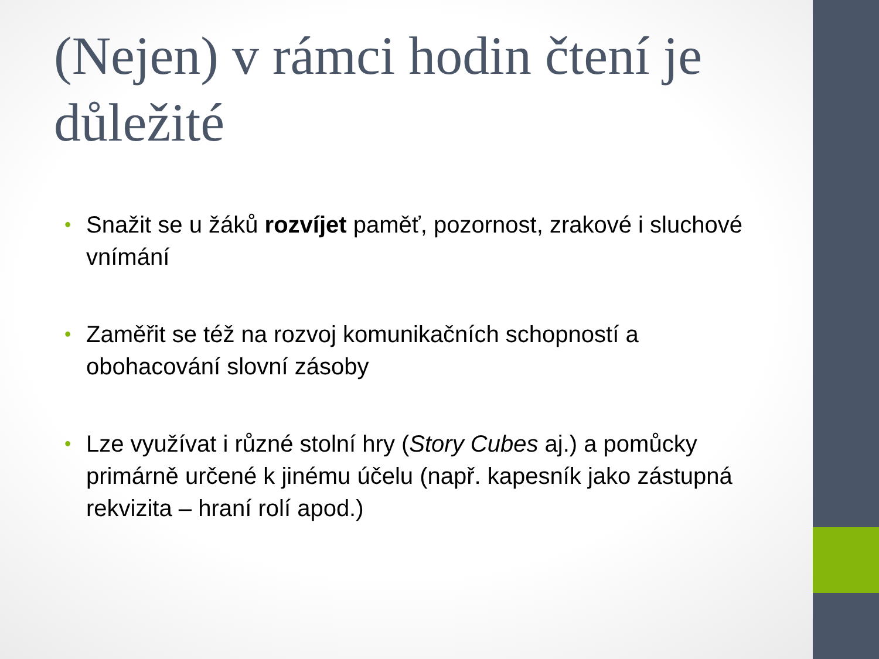(Nejen) v rámci hodin čtení je důležité
• Snažit se u žáků rozvíjet paměť, pozornost, zrakové i sluchové vnímání
• Zaměřit se též na rozvoj komunikačních schopností a obohacování slovní zásoby
• Lze využívat i různé stolní hry (Story Cubes aj.) a pomůcky primárně určené k jinému účelu (např. kapesník jako zástupná rekvizita – hraní rolí apod.)